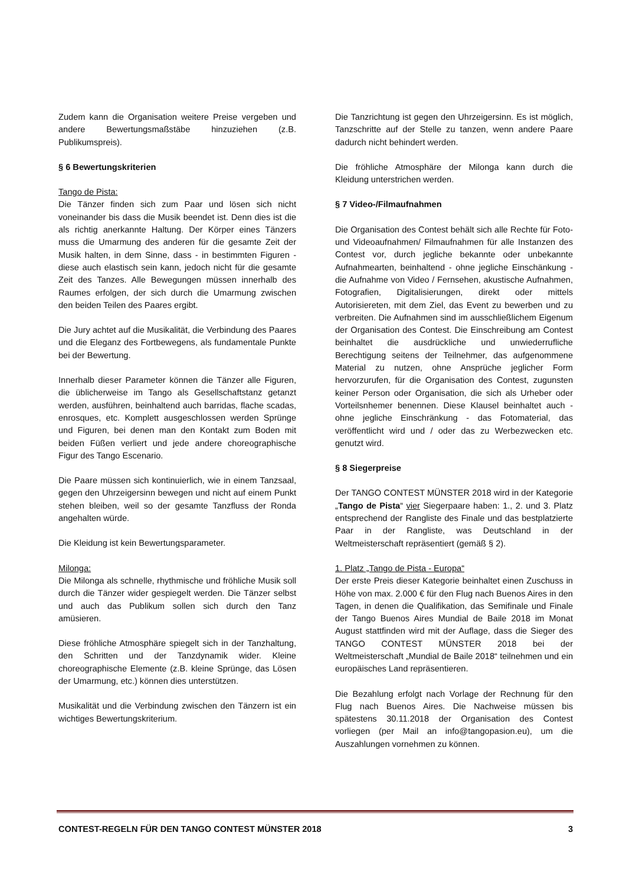Zudem kann die Organisation weitere Preise vergeben und andere Bewertungsmaßstäbe hinzuziehen (z.B. Publikumspreis).
§ 6 Bewertungskriterien
Tango de Pista:
Die Tänzer finden sich zum Paar und lösen sich nicht voneinander bis dass die Musik beendet ist. Denn dies ist die als richtig anerkannte Haltung. Der Körper eines Tänzers muss die Umarmung des anderen für die gesamte Zeit der Musik halten, in dem Sinne, dass - in bestimmten Figuren - diese auch elastisch sein kann, jedoch nicht für die gesamte Zeit des Tanzes. Alle Bewegungen müssen innerhalb des Raumes erfolgen, der sich durch die Umarmung zwischen den beiden Teilen des Paares ergibt.
Die Jury achtet auf die Musikalität, die Verbindung des Paares und die Eleganz des Fortbewegens, als fundamentale Punkte bei der Bewertung.
Innerhalb dieser Parameter können die Tänzer alle Figuren, die üblicherweise im Tango als Gesellschaftstanz getanzt werden, ausführen, beinhaltend auch barridas, flache scadas, enrosques, etc. Komplett ausgeschlossen werden Sprünge und Figuren, bei denen man den Kontakt zum Boden mit beiden Füßen verliert und jede andere choreographische Figur des Tango Escenario.
Die Paare müssen sich kontinuierlich, wie in einem Tanzsaal, gegen den Uhrzeigersinn bewegen und nicht auf einem Punkt stehen bleiben, weil so der gesamte Tanzfluss der Ronda angehalten würde.
Die Kleidung ist kein Bewertungsparameter.
Milonga:
Die Milonga als schnelle, rhythmische und fröhliche Musik soll durch die Tänzer wider gespiegelt werden. Die Tänzer selbst und auch das Publikum sollen sich durch den Tanz amüsieren.
Diese fröhliche Atmosphäre spiegelt sich in der Tanzhaltung, den Schritten und der Tanzdynamik wider. Kleine choreographische Elemente (z.B. kleine Sprünge, das Lösen der Umarmung, etc.) können dies unterstützen.
Musikalität und die Verbindung zwischen den Tänzern ist ein wichtiges Bewertungskriterium.
Die Tanzrichtung ist gegen den Uhrzeigersinn. Es ist möglich, Tanzschritte auf der Stelle zu tanzen, wenn andere Paare dadurch nicht behindert werden.
Die fröhliche Atmosphäre der Milonga kann durch die Kleidung unterstrichen werden.
§ 7 Video-/Filmaufnahmen
Die Organisation des Contest behält sich alle Rechte für Foto- und Videoaufnahmen/ Filmaufnahmen für alle Instanzen des Contest vor, durch jegliche bekannte oder unbekannte Aufnahmearten, beinhaltend - ohne jegliche Einschänkung - die Aufnahme von Video / Fernsehen, akustische Aufnahmen, Fotografien, Digitalisierungen, direkt oder mittels Autorisiereten, mit dem Ziel, das Event zu bewerben und zu verbreiten. Die Aufnahmen sind im ausschließlichem Eigenum der Organisation des Contest. Die Einschreibung am Contest beinhaltet die ausdrückliche und unwiederrufliche Berechtigung seitens der Teilnehmer, das aufgenommene Material zu nutzen, ohne Ansprüche jeglicher Form hervorzurufen, für die Organisation des Contest, zugunsten keiner Person oder Organisation, die sich als Urheber oder Vorteilsnhemer benennen. Diese Klausel beinhaltet auch - ohne jegliche Einschränkung - das Fotomaterial, das veröffentlicht wird und / oder das zu Werbezwecken etc. genutzt wird.
§ 8 Siegerpreise
Der TANGO CONTEST MÜNSTER 2018 wird in der Kategorie „Tango de Pista“ vier Siegerpaare haben: 1., 2. und 3. Platz entsprechend der Rangliste des Finale und das bestplatzierte Paar in der Rangliste, was Deutschland in der Weltmeisterschaft repräsentiert (gemäß § 2).
1. Platz „Tango de Pista - Europa“
Der erste Preis dieser Kategorie beinhaltet einen Zuschuss in Höhe von max. 2.000 € für den Flug nach Buenos Aires in den Tagen, in denen die Qualifikation, das Semifinale und Finale der Tango Buenos Aires Mundial de Baile 2018 im Monat August stattfinden wird mit der Auflage, dass die Sieger des TANGO CONTEST MÜNSTER 2018 bei der Weltmeisterschaft „Mundial de Baile 2018“ teilnehmen und ein europäisches Land repräsentieren.
Die Bezahlung erfolgt nach Vorlage der Rechnung für den Flug nach Buenos Aires. Die Nachweise müssen bis spätestens 30.11.2018 der Organisation des Contest vorliegen (per Mail an info@tangopasion.eu), um die Auszahlungen vornehmen zu können.
CONTEST-REGELN FÜR DEN TANGO CONTEST MÜNSTER 2018 3